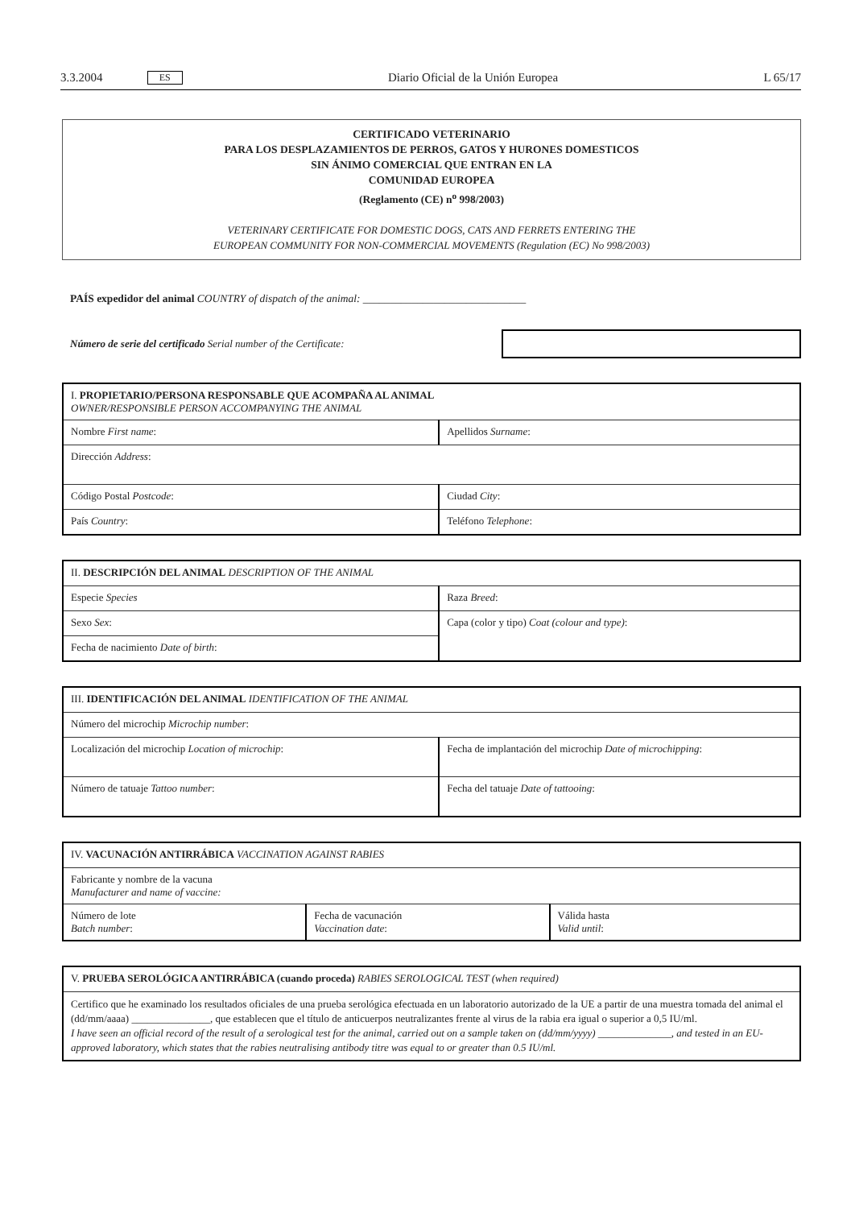3.3.2004 ES Diario Oficial de la Unión Europea L 65/17
CERTIFICADO VETERINARIO
PARA LOS DESPLAZAMIENTOS DE PERROS, GATOS Y HURONES DOMESTICOS
SIN ÁNIMO COMERCIAL QUE ENTRAN EN LA
COMUNIDAD EUROPEA
(Reglamento (CE) n<sup>o</sup> 998/2003)
VETERINARY CERTIFICATE FOR DOMESTIC DOGS, CATS AND FERRETS ENTERING THE
EUROPEAN COMMUNITY FOR NON-COMMERCIAL MOVEMENTS (Regulation (EC) No 998/2003)
PAÍS expedidor del animal COUNTRY of dispatch of the animal: ______________________________
Número de serie del certificado Serial number of the Certificate:
| I. PROPIETARIO/PERSONA RESPONSABLE QUE ACOMPAÑA AL ANIMAL OWNER/RESPONSIBLE PERSON ACCOMPANYING THE ANIMAL | |
| Nombre First name : | Apellidos Surname : |
| Dirección Address : | |
| Código Postal Postcode : | Ciudad City : |
| País Country : | Teléfono Telephone : |
| II. DESCRIPCIÓN DEL ANIMAL DESCRIPTION OF THE ANIMAL | |
| Especie Species | Raza Breed : |
| Sexo Sex : | Capa (color y tipo) Coat (colour and type) : |
| Fecha de nacimiento Date of birth : | |
| III. IDENTIFICACIÓN DEL ANIMAL IDENTIFICATION OF THE ANIMAL | |
| Número del microchip Microchip number : | |
| Localización del microchip Location of microchip : | Fecha de implantación del microchip Date of microchipping : |
| Número de tatuaje Tattoo number : | Fecha del tatuaje Date of tattooing : |
| IV. VACUNACIÓN ANTIRRÁBICA VACCINATION AGAINST RABIES | | |
| Fabricante y nombre de la vacuna Manufacturer and name of vaccine: | | |
| Número de lote Batch number : | Fecha de vacunación Vaccination date : | Válida hasta Valid until : |
| V. PRUEBA SEROLÓGICA ANTIRRÁBICA (cuando proceda) RABIES SEROLOGICAL TEST (when required) |
| Certifico que he examinado los resultados oficiales de una prueba serológica efectuada en un laboratorio autorizado de la UE a partir de una muestra tomada del animal el (dd/mm/aaaa) _______________, que establecen que el título de anticuerpos neutralizantes frente al virus de la rabia era igual o superior a 0,5 IU/ml. I have seen an official record of the result of a serological test for the animal, carried out on a sample taken on (dd/mm/yyyy) ______________, and tested in an EU-approved laboratory, which states that the rabies neutralising antibody titre was equal to or greater than 0.5 IU/ml. |